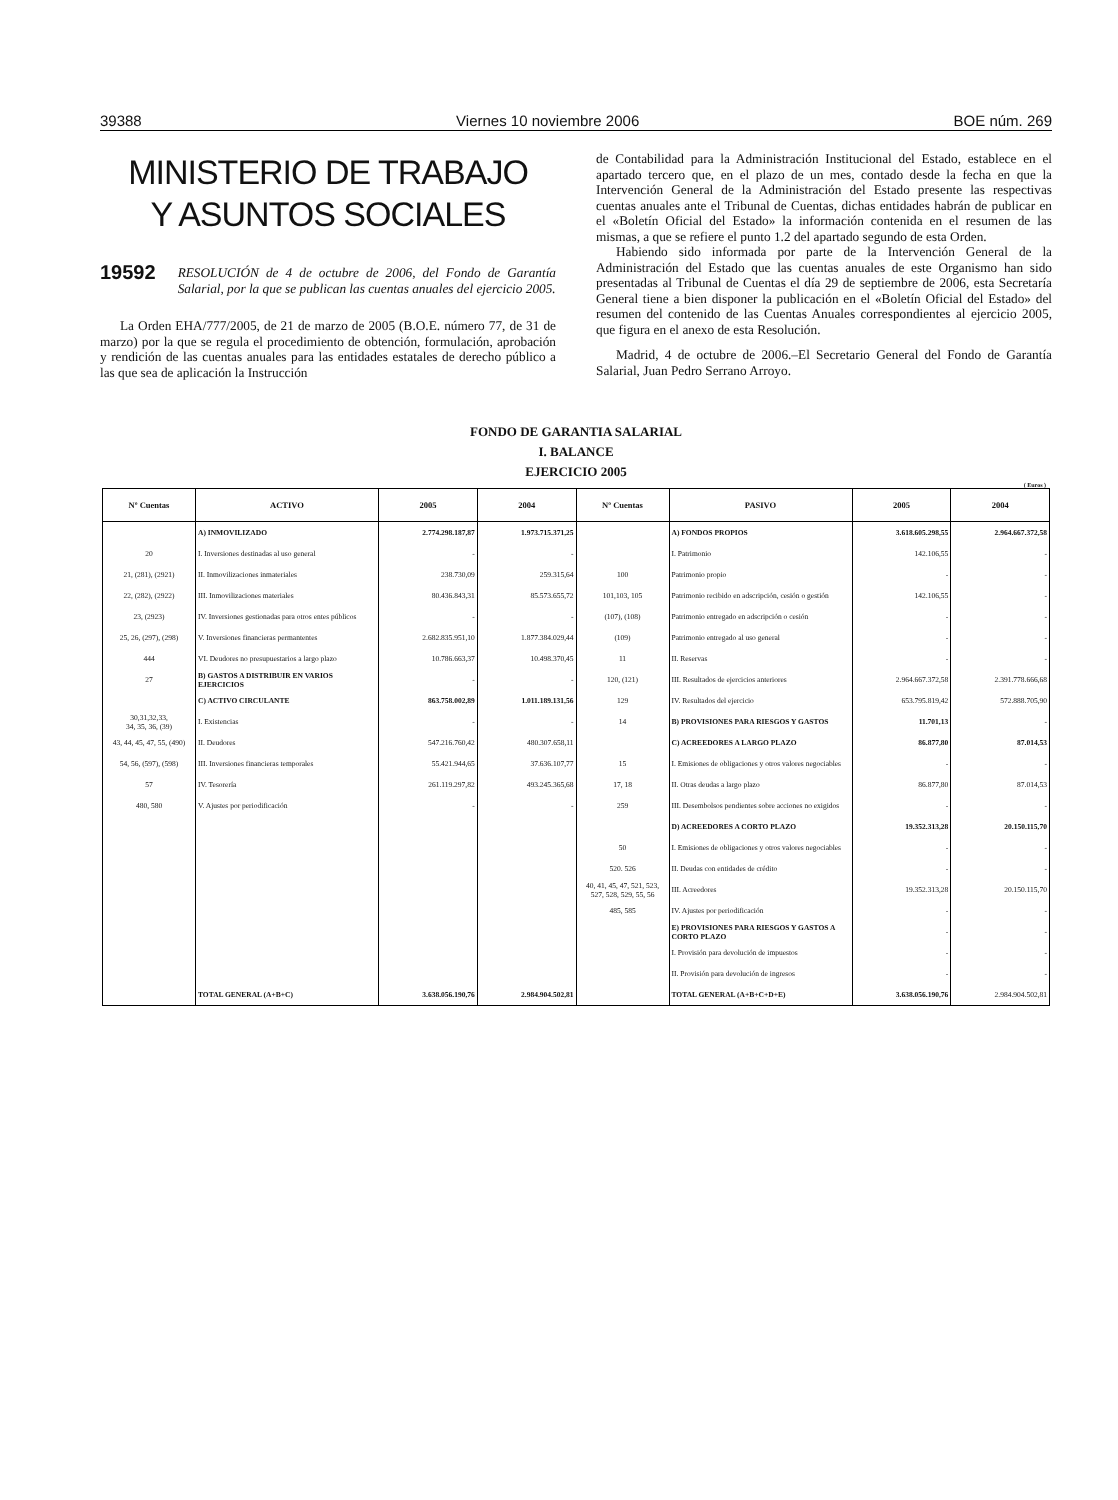39388 Viernes 10 noviembre 2006 BOE núm. 269
MINISTERIO DE TRABAJO
Y ASUNTOS SOCIALES
19592 RESOLUCIÓN de 4 de octubre de 2006, del Fondo de Garantía Salarial, por la que se publican las cuentas anuales del ejercicio 2005.
La Orden EHA/777/2005, de 21 de marzo de 2005 (B.O.E. número 77, de 31 de marzo) por la que se regula el procedimiento de obtención, formulación, aprobación y rendición de las cuentas anuales para las entidades estatales de derecho público a las que sea de aplicación la Instrucción
de Contabilidad para la Administración Institucional del Estado, establece en el apartado tercero que, en el plazo de un mes, contado desde la fecha en que la Intervención General de la Administración del Estado presente las respectivas cuentas anuales ante el Tribunal de Cuentas, dichas entidades habrán de publicar en el «Boletín Oficial del Estado» la información contenida en el resumen de las mismas, a que se refiere el punto 1.2 del apartado segundo de esta Orden.
Habiendo sido informada por parte de la Intervención General de la Administración del Estado que las cuentas anuales de este Organismo han sido presentadas al Tribunal de Cuentas el día 29 de septiembre de 2006, esta Secretaría General tiene a bien disponer la publicación en el «Boletín Oficial del Estado» del resumen del contenido de las Cuentas Anuales correspondientes al ejercicio 2005, que figura en el anexo de esta Resolución.
Madrid, 4 de octubre de 2006.–El Secretario General del Fondo de Garantía Salarial, Juan Pedro Serrano Arroyo.
FONDO DE GARANTIA SALARIAL
I. BALANCE
EJERCICIO 2005
( Euros )
| Nº Cuentas | ACTIVO | 2005 | 2004 | Nº Cuentas | PASIVO | 2005 | 2004 |
| --- | --- | --- | --- | --- | --- | --- | --- |
| | A) INMOVILIZADO | 2.774.298.187,87 | 1.973.715.371,25 | | A) FONDOS PROPIOS | 3.618.605.298,55 | 2.964.667.372,58 |
| 20 | I. Inversiones destinadas al uso general | - | - | | I. Patrimonio | 142.106,55 | - |
| 21, (281), (2921) | II. Inmovilizaciones inmateriales | 238.730,09 | 259.315,64 | 100 | Patrimonio propio | - | - |
| 22, (282), (2922) | III. Inmovilizaciones materiales | 80.436.843,31 | 85.573.655,72 | 101,103, 105 | Patrimonio recibido en adscripción, cesión o gestión | 142.106,55 | - |
| 23, (2923) | IV. Inversiones gestionadas para otros entes públicos | - | - | (107), (108) | Patrimonio entregado en adscripción o cesión | - | - |
| 25, 26, (297), (298) | V. Inversiones financieras permantentes | 2.682.835.951,10 | 1.877.384.029,44 | (109) | Patrimonio entregado al uso general | - | - |
| 444 | VI. Deudores no presupuestarios a largo plazo | 10.786.663,37 | 10.498.370,45 | 11 | II. Reservas | - | - |
| 27 | B) GASTOS A DISTRIBUIR EN VARIOS EJERCICIOS | - | - | 120, (121) | III. Resultados de ejercicios anteriores | 2.964.667.372,58 | 2.391.778.666,68 |
| | C) ACTIVO CIRCULANTE | 863.758.002,89 | 1.011.189.131,56 | 129 | IV. Resultados del ejercicio | 653.795.819,42 | 572.888.705,90 |
| 30,31,32,33, 34, 35, 36, (39) | I. Existencias | - | - | 14 | B) PROVISIONES PARA RIESGOS Y GASTOS | 11.701,13 | - |
| 43, 44, 45, 47, 55, (490) | II. Deudores | 547.216.760,42 | 480.307.658,11 | | C) ACREEDORES A LARGO PLAZO | 86.877,80 | 87.014,53 |
| 54, 56, (597), (598) | III. Inversiones financieras temporales | 55.421.944,65 | 37.636.107,77 | 15 | I. Emisiones de obligaciones y otros valores negociables | - | - |
| 57 | IV. Tesorería | 261.119.297,82 | 493.245.365,68 | 17, 18 | II. Otras deudas a largo plazo | 86.877,80 | 87.014,53 |
| 480, 580 | V. Ajustes por periodificación | - | - | 259 | III. Desembolsos pendientes sobre acciones no exigidos | - | - |
| | | | | | D) ACREEDORES A CORTO PLAZO | 19.352.313,28 | 20.150.115,70 |
| | | | | 50 | I. Emisiones de obligaciones y otros valores negociables | - | - |
| | | | | 520. 526 | II. Deudas con entidades de crédito | - | - |
| | | | | 40, 41, 45, 47, 521, 523, 527, 528, 529, 55, 56 | III. Acreedores | 19.352.313,28 | 20.150.115,70 |
| | | | | 485, 585 | IV. Ajustes por periodificación | - | - |
| | | | | | E) PROVISIONES PARA RIESGOS Y GASTOS A CORTO PLAZO | - | - |
| | | | | | I. Provisión para devolución de impuestos | - | - |
| | | | | | II. Provisión para devolución de ingresos | - | - |
| | TOTAL GENERAL (A+B+C) | 3.638.056.190,76 | 2.984.904.502,81 | | TOTAL GENERAL (A+B+C+D+E) | 3.638.056.190,76 | 2.984.904.502,81 |